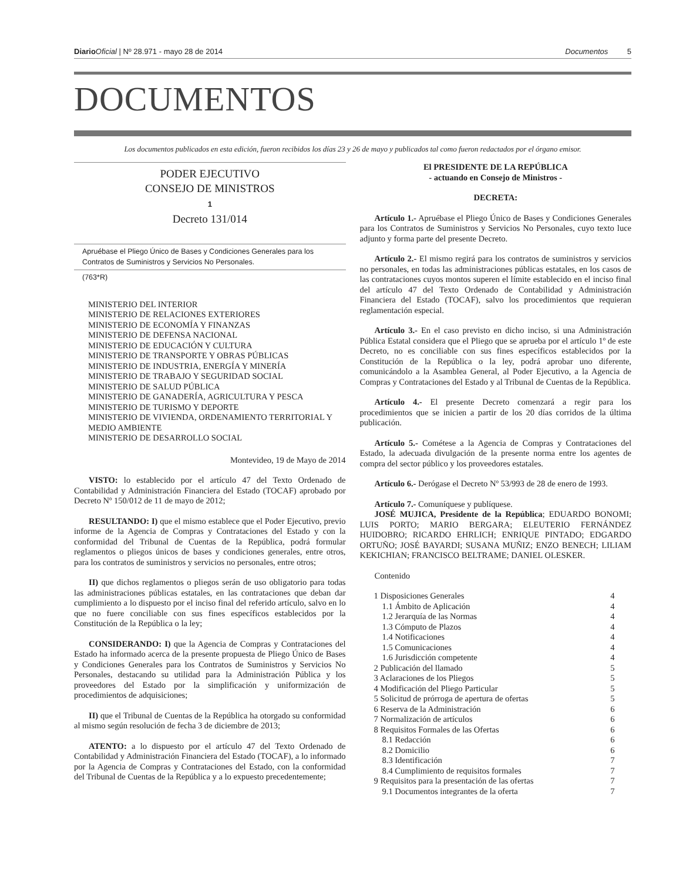Diario Oficial | Nº 28.971 - mayo 28 de 2014 Documentos 5
DOCUMENTOS
Los documentos publicados en esta edición, fueron recibidos los días 23 y 26 de mayo y publicados tal como fueron redactados por el órgano emisor.
PODER EJECUTIVO
CONSEJO DE MINISTROS
1
Decreto 131/014
Apruébase el Pliego Único de Bases y Condiciones Generales para los Contratos de Suministros y Servicios No Personales.
(763*R)
MINISTERIO DEL INTERIOR
MINISTERIO DE RELACIONES EXTERIORES
MINISTERIO DE ECONOMÍA Y FINANZAS
MINISTERIO DE DEFENSA NACIONAL
MINISTERIO DE EDUCACIÓN Y CULTURA
MINISTERIO DE TRANSPORTE Y OBRAS PÚBLICAS
MINISTERIO DE INDUSTRIA, ENERGÍA Y MINERÍA
MINISTERIO DE TRABAJO Y SEGURIDAD SOCIAL
MINISTERIO DE SALUD PÚBLICA
MINISTERIO DE GANADERÍA, AGRICULTURA Y PESCA
MINISTERIO DE TURISMO Y DEPORTE
MINISTERIO DE VIVIENDA, ORDENAMIENTO TERRITORIAL Y MEDIO AMBIENTE
MINISTERIO DE DESARROLLO SOCIAL
Montevideo, 19 de Mayo de 2014
VISTO: lo establecido por el artículo 47 del Texto Ordenado de Contabilidad y Administración Financiera del Estado (TOCAF) aprobado por Decreto Nº 150/012 de 11 de mayo de 2012;
RESULTANDO: I) que el mismo establece que el Poder Ejecutivo, previo informe de la Agencia de Compras y Contrataciones del Estado y con la conformidad del Tribunal de Cuentas de la República, podrá formular reglamentos o pliegos únicos de bases y condiciones generales, entre otros, para los contratos de suministros y servicios no personales, entre otros;
II) que dichos reglamentos o pliegos serán de uso obligatorio para todas las administraciones públicas estatales, en las contrataciones que deban dar cumplimiento a lo dispuesto por el inciso final del referido artículo, salvo en lo que no fuere conciliable con sus fines específicos establecidos por la Constitución de la República o la ley;
CONSIDERANDO: I) que la Agencia de Compras y Contrataciones del Estado ha informado acerca de la presente propuesta de Pliego Único de Bases y Condiciones Generales para los Contratos de Suministros y Servicios No Personales, destacando su utilidad para la Administración Pública y los proveedores del Estado por la simplificación y uniformización de procedimientos de adquisiciones;
II) que el Tribunal de Cuentas de la República ha otorgado su conformidad al mismo según resolución de fecha 3 de diciembre de 2013;
ATENTO: a lo dispuesto por el artículo 47 del Texto Ordenado de Contabilidad y Administración Financiera del Estado (TOCAF), a lo informado por la Agencia de Compras y Contrataciones del Estado, con la conformidad del Tribunal de Cuentas de la República y a lo expuesto precedentemente;
El PRESIDENTE DE LA REPÚBLICA
- actuando en Consejo de Ministros -
DECRETA:
Artículo 1.- Apruébase el Pliego Único de Bases y Condiciones Generales para los Contratos de Suministros y Servicios No Personales, cuyo texto luce adjunto y forma parte del presente Decreto.
Artículo 2.- El mismo regirá para los contratos de suministros y servicios no personales, en todas las administraciones públicas estatales, en los casos de las contrataciones cuyos montos superen el límite establecido en el inciso final del artículo 47 del Texto Ordenado de Contabilidad y Administración Financiera del Estado (TOCAF), salvo los procedimientos que requieran reglamentación especial.
Artículo 3.- En el caso previsto en dicho inciso, si una Administración Pública Estatal considera que el Pliego que se aprueba por el artículo 1º de este Decreto, no es conciliable con sus fines específicos establecidos por la Constitución de la República o la ley, podrá aprobar uno diferente, comunicándolo a la Asamblea General, al Poder Ejecutivo, a la Agencia de Compras y Contrataciones del Estado y al Tribunal de Cuentas de la República.
Artículo 4.- El presente Decreto comenzará a regir para los procedimientos que se inicien a partir de los 20 días corridos de la última publicación.
Artículo 5.- Cométese a la Agencia de Compras y Contrataciones del Estado, la adecuada divulgación de la presente norma entre los agentes de compra del sector público y los proveedores estatales.
Artículo 6.- Derógase el Decreto Nº 53/993 de 28 de enero de 1993.
Artículo 7.- Comuníquese y publíquese.
JOSÉ MUJICA, Presidente de la República; EDUARDO BONOMI; LUIS PORTO; MARIO BERGARA; ELEUTERIO FERNÁNDEZ HUIDOBRO; RICARDO EHRLICH; ENRIQUE PINTADO; EDGARDO ORTUÑO; JOSÉ BAYARDI; SUSANA MUÑIZ; ENZO BENECH; LILIAM KEKICHIAN; FRANCISCO BELTRAME; DANIEL OLESKER.
Contenido
1 Disposiciones Generales 4
1.1 Ámbito de Aplicación 4
1.2 Jerarquía de las Normas 4
1.3 Cómputo de Plazos 4
1.4 Notificaciones 4
1.5 Comunicaciones 4
1.6 Jurisdicción competente 4
2 Publicación del llamado 5
3 Aclaraciones de los Pliegos 5
4 Modificación del Pliego Particular 5
5 Solicitud de prórroga de apertura de ofertas 5
6 Reserva de la Administración 6
7 Normalización de artículos 6
8 Requisitos Formales de las Ofertas 6
8.1 Redacción 6
8.2 Domicilio 6
8.3 Identificación 7
8.4 Cumplimiento de requisitos formales 7
9 Requisitos para la presentación de las ofertas 7
9.1 Documentos integrantes de la oferta 7